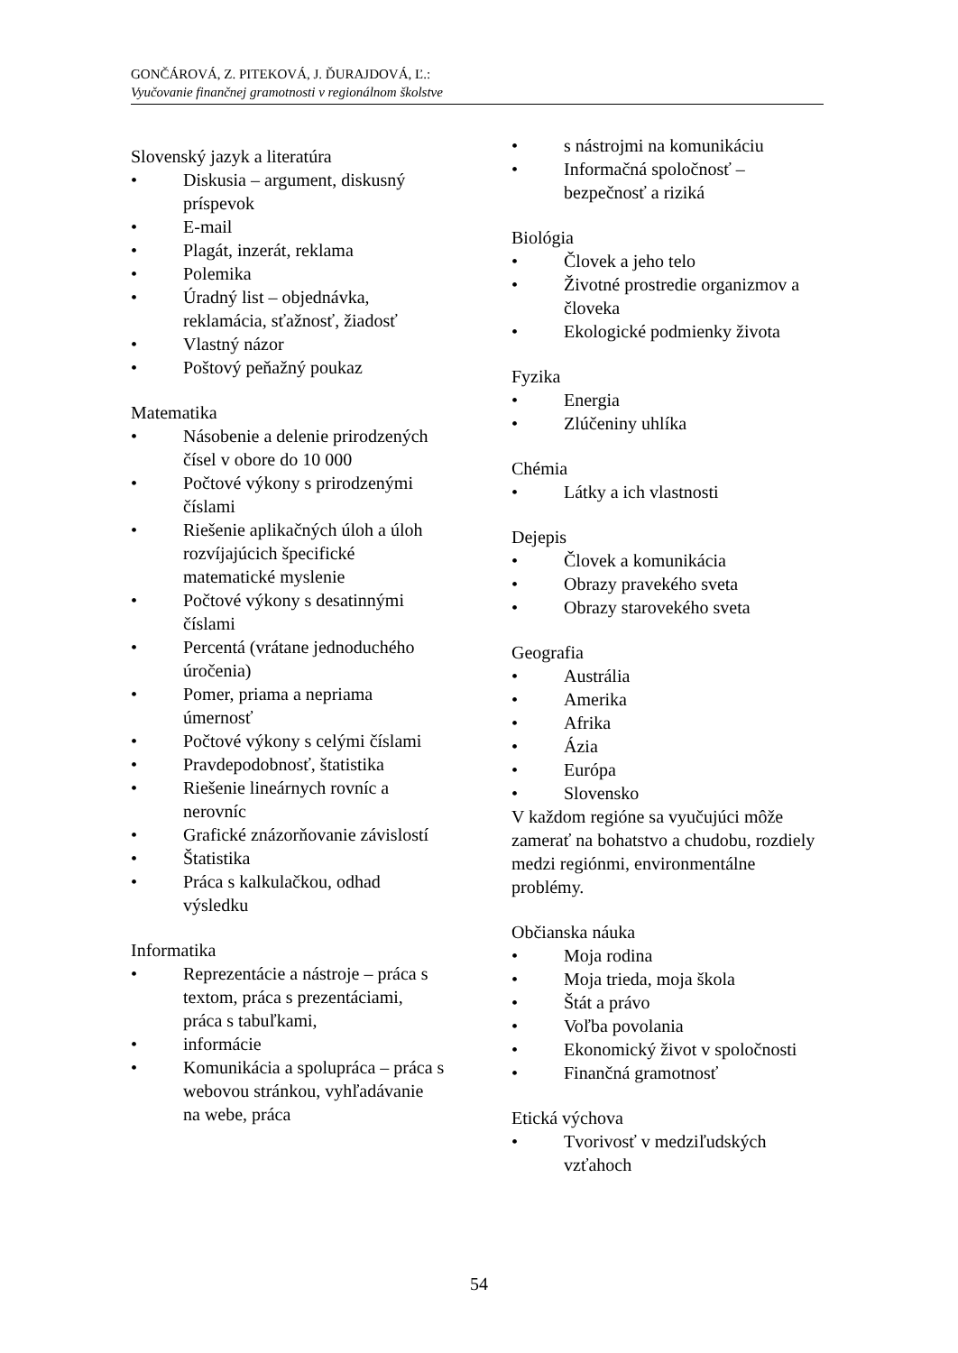GONČÁROVÁ, Z. PITEKOVÁ, J. ĎURAJDOVÁ, Ľ.:
Vyučovanie finančnej gramotnosti v regionálnom školstve
Slovenský jazyk a literatúra
• Diskusia – argument, diskusný príspevok
• E-mail
• Plagát, inzerát, reklama
• Polemika
• Úradný list – objednávka, reklamácia, sťažnosť, žiadosť
• Vlastný názor
• Poštový peňažný poukaz
Matematika
• Násobenie a delenie prirodzených čísel v obore do 10 000
• Počtové výkony s prirodzenými číslami
• Riešenie aplikačných úloh a úloh rozvíjajúcich špecifické matematické myslenie
• Počtové výkony s desatinnými číslami
• Percentá (vrátane jednoduchého úročenia)
• Pomer, priama a nepriama úmernosť
• Počtové výkony s celými číslami
• Pravdepodobnosť, štatistika
• Riešenie lineárnych rovníc a nerovníc
• Grafické znázorňovanie závislostí
• Štatistika
• Práca s kalkulačkou, odhad výsledku
Informatika
• Reprezentácie a nástroje – práca s textom, práca s prezentáciami, práca s tabuľkami,
• informácie
• Komunikácia a spolupráca – práca s webovou stránkou, vyhľadávanie na webe, práca
• s nástrojmi na komunikáciu
• Informačná spoločnosť – bezpečnosť a riziká
Biológia
• Človek a jeho telo
• Životné prostredie organizmov a človeka
• Ekologické podmienky života
Fyzika
• Energia
• Zlúčeniny uhlíka
Chémia
• Látky a ich vlastnosti
Dejepis
• Človek a komunikácia
• Obrazy pravekého sveta
• Obrazy starovekého sveta
Geografia
• Austrália
• Amerika
• Afrika
• Ázia
• Európa
• Slovensko
V každom regióne sa vyučujúci môže zamerať na bohatstvo a chudobu, rozdiely medzi regiónmi, environmentálne problémy.
Občianska náuka
• Moja rodina
• Moja trieda, moja škola
• Štát a právo
• Voľba povolania
• Ekonomický život v spoločnosti
• Finančná gramotnosť
Etická výchova
• Tvorivosť v medziľudských vzťahoch
54